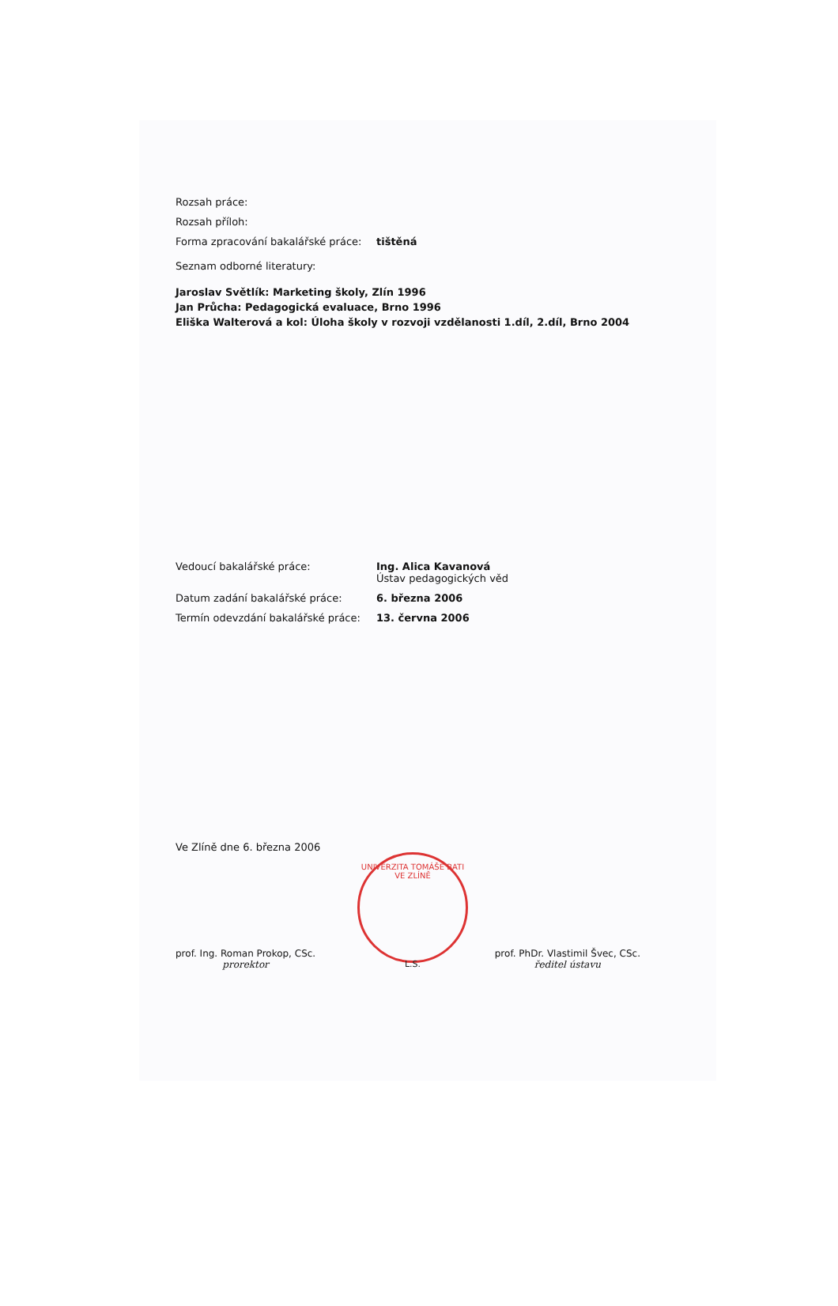UNIVERZITA TOMÁŠE BATI VE ZLÍNĚ
L.S.
Rozsah práce:
Rozsah příloh:
Forma zpracování bakalářské práce:
tištěná
Seznam odborné literatury:
Jaroslav Světlík: Marketing školy, Zlín 1996
Jan Průcha: Pedagogická evaluace, Brno 1996
Eliška Walterová a kol: Úloha školy v rozvoji vzdělanosti 1.díl, 2.díl, Brno 2004
Vedoucí bakalářské práce: Ing. Alica Kavanová
Ústav pedagogických věd
Datum zadání bakalářské práce: 6. března 2006
Termín odevzdání bakalářské práce:
13. června 2006
Ve Zlíně dne 6. března 2006
prof. Ing. Roman Prokop, CSc.
prorektor
prof. PhDr. Vlastimil Švec, CSc.
ředitel ústavu